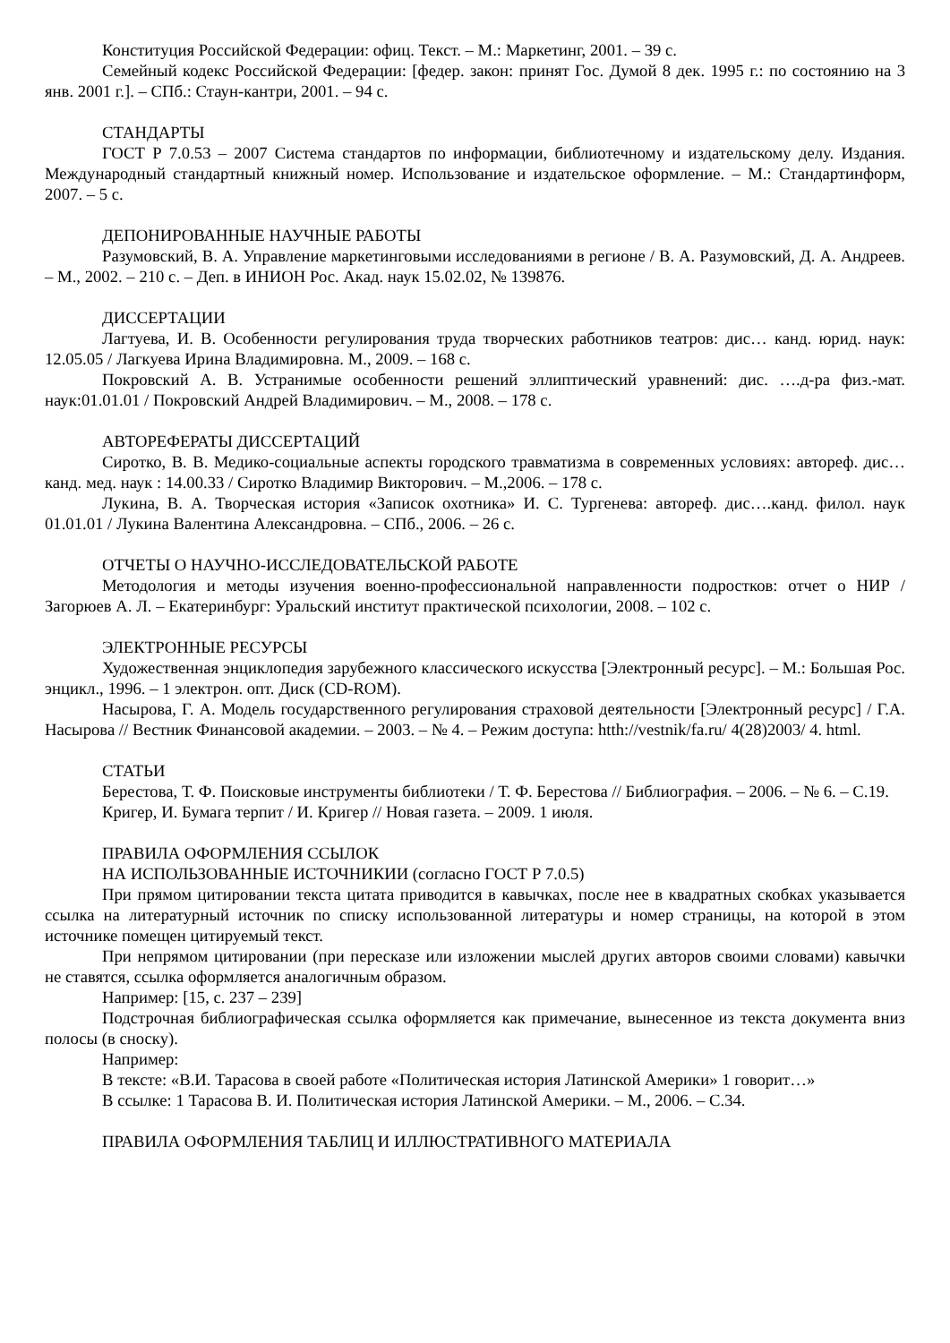Конституция Российской Федерации: офиц. Текст. – М.: Маркетинг, 2001. – 39 с.
Семейный кодекс Российской Федерации: [федер. закон: принят Гос. Думой 8 дек. 1995 г.: по состоянию на 3 янв. 2001 г.]. – СПб.: Стаун-кантри, 2001. – 94 с.
СТАНДАРТЫ
ГОСТ Р 7.0.53 – 2007 Система стандартов по информации, библиотечному и издательскому делу. Издания. Международный стандартный книжный номер. Использование и издательское оформление. – М.: Стандартинформ, 2007. – 5 с.
ДЕПОНИРОВАННЫЕ НАУЧНЫЕ РАБОТЫ
Разумовский, В. А. Управление маркетинговыми исследованиями в регионе / В. А. Разумовский, Д. А. Андреев. – М., 2002. – 210 с. – Деп. в ИНИОН Рос. Акад. наук 15.02.02, № 139876.
ДИССЕРТАЦИИ
Лагтуева, И. В. Особенности регулирования труда творческих работников театров: дис… канд. юрид. наук: 12.05.05 / Лагкуева Ирина Владимировна. М., 2009. – 168 с.
Покровский А. В. Устранимые особенности решений эллиптический уравнений: дис. ….д-ра физ.-мат. наук:01.01.01 / Покровский Андрей Владимирович. – М., 2008. – 178 с.
АВТОРЕФЕРАТЫ ДИССЕРТАЦИЙ
Сиротко, В. В. Медико-социальные аспекты городского травматизма в современных условиях: автореф. дис… канд. мед. наук : 14.00.33 / Сиротко Владимир Викторович. – М.,2006. – 178 с.
Лукина, В. А. Творческая история «Записок охотника» И. С. Тургенева: автореф. дис….канд. филол. наук 01.01.01 / Лукина Валентина Александровна. – СПб., 2006. – 26 с.
ОТЧЕТЫ О НАУЧНО-ИССЛЕДОВАТЕЛЬСКОЙ РАБОТЕ
Методология и методы изучения военно-профессиональной направленности подростков: отчет о НИР / Загорюев А. Л. – Екатеринбург: Уральский институт практической психологии, 2008. – 102 с.
ЭЛЕКТРОННЫЕ РЕСУРСЫ
Художественная энциклопедия зарубежного классического искусства [Электронный ресурс]. – М.: Большая Рос. энцикл., 1996. – 1 электрон. опт. Диск (CD-ROM).
Насырова, Г. А. Модель государственного регулирования страховой деятельности [Электронный ресурс] / Г.А. Насырова // Вестник Финансовой академии. – 2003. – № 4. – Режим доступа: htth://vestnik/fa.ru/ 4(28)2003/ 4. html.
СТАТЬИ
Берестова, Т. Ф. Поисковые инструменты библиотеки / Т. Ф. Берестова // Библиография. – 2006. – № 6. – С.19.
Кригер, И. Бумага терпит / И. Кригер // Новая газета. – 2009. 1 июля.
ПРАВИЛА ОФОРМЛЕНИЯ ССЫЛОК
НА ИСПОЛЬЗОВАННЫЕ ИСТОЧНИКИИ (согласно ГОСТ Р 7.0.5)
При прямом цитировании текста цитата приводится в кавычках, после нее в квадратных скобках указывается ссылка на литературный источник по списку использованной литературы и номер страницы, на которой в этом источнике помещен цитируемый текст.
При непрямом цитировании (при пересказе или изложении мыслей других авторов своими словами) кавычки не ставятся, ссылка оформляется аналогичным образом.
Например: [15, с. 237 – 239]
Подстрочная библиографическая ссылка оформляется как примечание, вынесенное из текста документа вниз полосы (в сноску).
Например:
В тексте: «В.И. Тарасова в своей работе «Политическая история Латинской Америки» 1 говорит…»
В ссылке: 1 Тарасова В. И. Политическая история Латинской Америки. – М., 2006. – С.34.
ПРАВИЛА ОФОРМЛЕНИЯ ТАБЛИЦ И ИЛЛЮСТРАТИВНОГО МАТЕРИАЛА